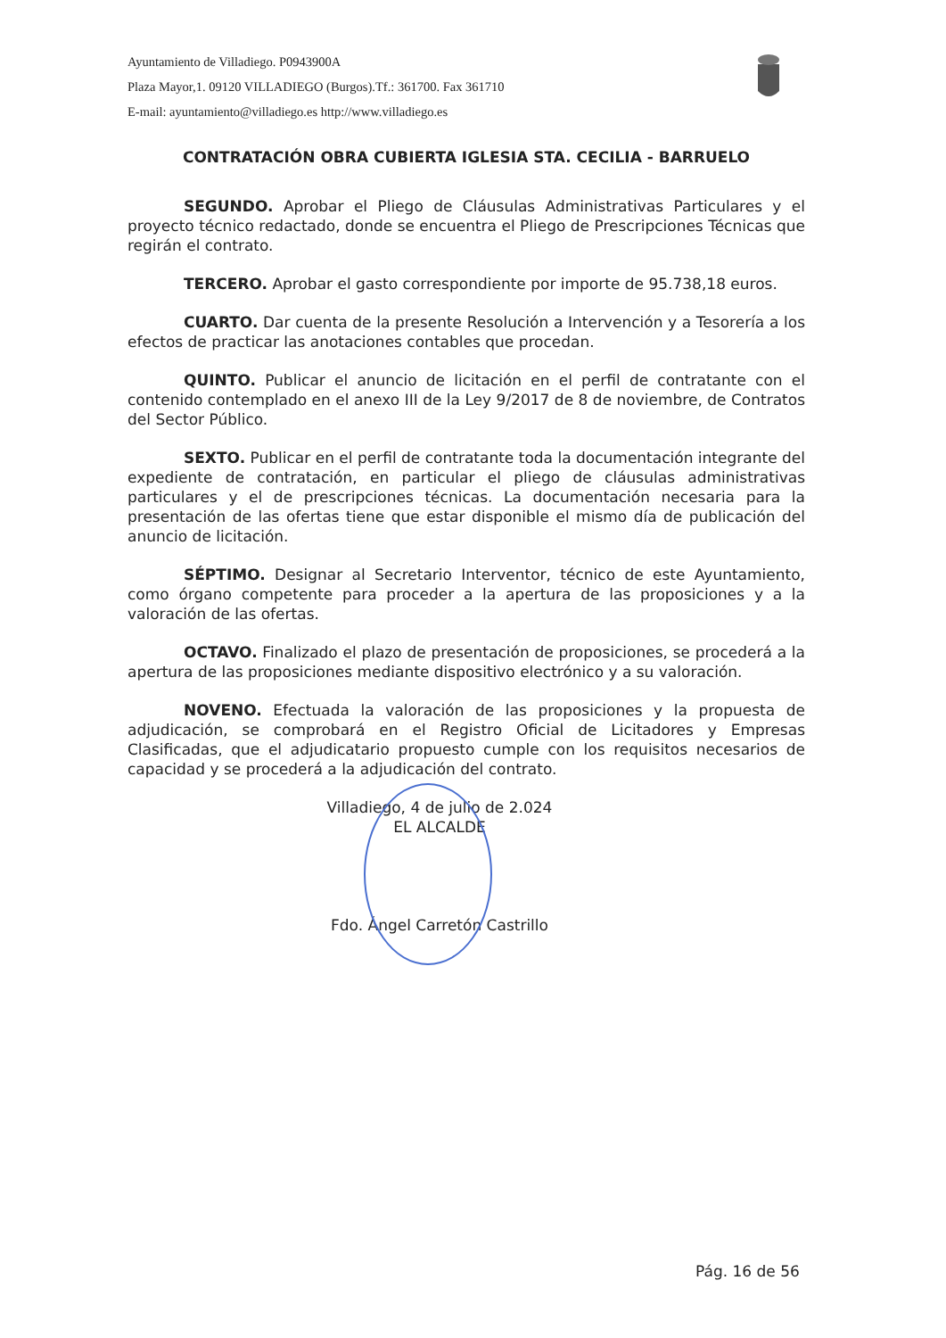Ayuntamiento de Villadiego. P0943900A
Plaza Mayor,1. 09120 VILLADIEGO (Burgos).Tf.: 361700. Fax 361710
E-mail: ayuntamiento@villadiego.es http://www.villadiego.es
CONTRATACIÓN OBRA CUBIERTA IGLESIA STA. CECILIA - BARRUELO
SEGUNDO. Aprobar el Pliego de Cláusulas Administrativas Particulares y el proyecto técnico redactado, donde se encuentra el Pliego de Prescripciones Técnicas que regirán el contrato.
TERCERO. Aprobar el gasto correspondiente por importe de 95.738,18 euros.
CUARTO. Dar cuenta de la presente Resolución a Intervención y a Tesorería a los efectos de practicar las anotaciones contables que procedan.
QUINTO. Publicar el anuncio de licitación en el perfil de contratante con el contenido contemplado en el anexo III de la Ley 9/2017 de 8 de noviembre, de Contratos del Sector Público.
SEXTO. Publicar en el perfil de contratante toda la documentación integrante del expediente de contratación, en particular el pliego de cláusulas administrativas particulares y el de prescripciones técnicas. La documentación necesaria para la presentación de las ofertas tiene que estar disponible el mismo día de publicación del anuncio de licitación.
SÉPTIMO. Designar al Secretario Interventor, técnico de este Ayuntamiento, como órgano competente para proceder a la apertura de las proposiciones y a la valoración de las ofertas.
OCTAVO. Finalizado el plazo de presentación de proposiciones, se procederá a la apertura de las proposiciones mediante dispositivo electrónico y a su valoración.
NOVENO. Efectuada la valoración de las proposiciones y la propuesta de adjudicación, se comprobará en el Registro Oficial de Licitadores y Empresas Clasificadas, que el adjudicatario propuesto cumple con los requisitos necesarios de capacidad y se procederá a la adjudicación del contrato.
Villadiego, 4 de julio de 2.024
EL ALCALDE
Fdo. Ángel Carretón Castrillo
Pág. 16 de 56